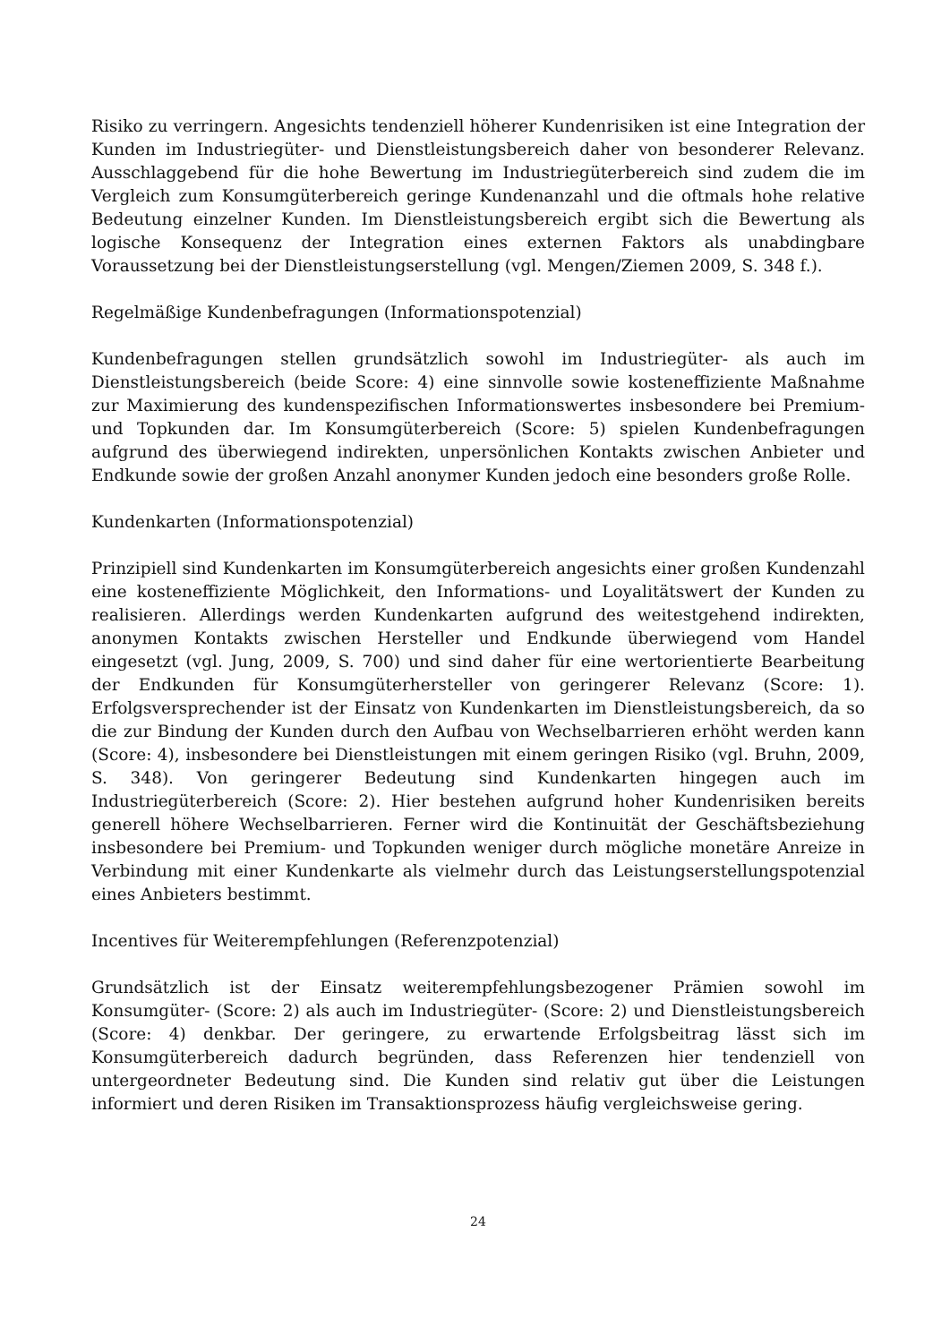Risiko zu verringern. Angesichts tendenziell höherer Kundenrisiken ist eine Integration der Kunden im Industriegüter- und Dienstleistungsbereich daher von besonderer Relevanz. Ausschlaggebend für die hohe Bewertung im Industrie­güterbereich sind zudem die im Vergleich zum Konsumgüterbereich geringe Kundenanzahl und die oftmals hohe relative Bedeutung einzelner Kunden. Im Dienstleistungsbereich ergibt sich die Bewertung als logische Konsequenz der Integration eines externen Faktors als unabdingbare Voraussetzung bei der Dienstleistungserstellung (vgl. Mengen/Ziemen 2009, S. 348 f.).
Regelmäßige Kundenbefragungen (Informationspotenzial)
Kundenbefragungen stellen grundsätzlich sowohl im Industriegüter- als auch im Dienstleistungsbereich (beide Score: 4) eine sinnvolle sowie kosteneffiziente Maßnahme zur Maximierung des kundenspezifischen Informationswertes insbesondere bei Premium- und Topkunden dar. Im Konsumgüterbereich (Score: 5) spielen Kundenbefragungen aufgrund des überwiegend indirekten, unpersönlichen Kontakts zwischen Anbieter und Endkunde sowie der großen Anzahl anonymer Kunden jedoch eine besonders große Rolle.
Kundenkarten (Informationspotenzial)
Prinzipiell sind Kundenkarten im Konsumgüterbereich angesichts einer großen Kundenzahl eine kosteneffiziente Möglichkeit, den Informations- und Loyalitätswert der Kunden zu realisieren. Allerdings werden Kundenkarten aufgrund des weitestgehend indirekten, anonymen Kontakts zwischen Hersteller und Endkunde überwiegend vom Handel eingesetzt (vgl. Jung, 2009, S. 700) und sind daher für eine wertorientierte Bearbeitung der Endkunden für Konsumgüterhersteller von geringerer Relevanz (Score: 1). Erfolgsversprechender ist der Einsatz von Kundenkar­ten im Dienstleistungsbereich, da so die zur Bindung der Kunden durch den Aufbau von Wechselbarrieren erhöht werden kann (Score: 4), insbesondere bei Dienstleistungen mit einem geringen Risiko (vgl. Bruhn, 2009, S. 348). Von geringerer Bedeutung sind Kundenkarten hingegen auch im Industriegüterbereich (Score: 2). Hier bestehen aufgrund hoher Kundenrisiken bereits generell höhere Wechselbarrieren. Ferner wird die Kontinuität der Geschäftsbeziehung insbesondere bei Premium- und Topkunden weniger durch mögliche monetäre Anreize in Verbin­dung mit einer Kundenkarte als vielmehr durch das Leistungserstellungspotenzial eines Anbieters bestimmt.
Incentives für Weiterempfehlungen (Referenzpotenzial)
Grundsätzlich ist der Einsatz weiterempfehlungsbezogener Prämien sowohl im Konsumgüter- (Score: 2) als auch im Industriegüter- (Score: 2) und Dienstleistungs­bereich (Score: 4) denkbar. Der geringere, zu erwartende Erfolgsbeitrag lässt sich im Konsumgüterbereich dadurch begründen, dass Referenzen hier tendenziell von untergeordneter Bedeutung sind. Die Kunden sind relativ gut über die Leistungen informiert und deren Risiken im Transaktionsprozess häufig vergleichsweise gering.
24